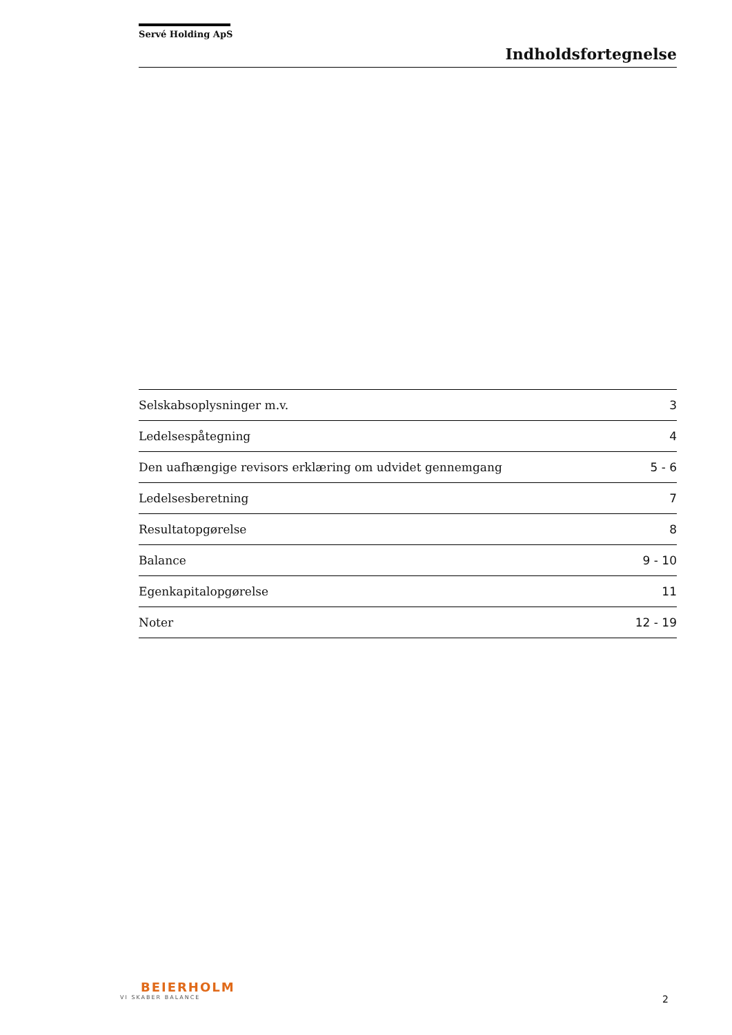Servé Holding ApS
Indholdsfortegnelse
| Selskabsoplysninger m.v. | 3 |
| Ledelsespåtegning | 4 |
| Den uafhængige revisors erklæring om udvidet gennemgang | 5 - 6 |
| Ledelsesberetning | 7 |
| Resultatopgørelse | 8 |
| Balance | 9 - 10 |
| Egenkapitalopgørelse | 11 |
| Noter | 12 - 19 |
BEIERHOLM
VI SKABER BALANCE
2